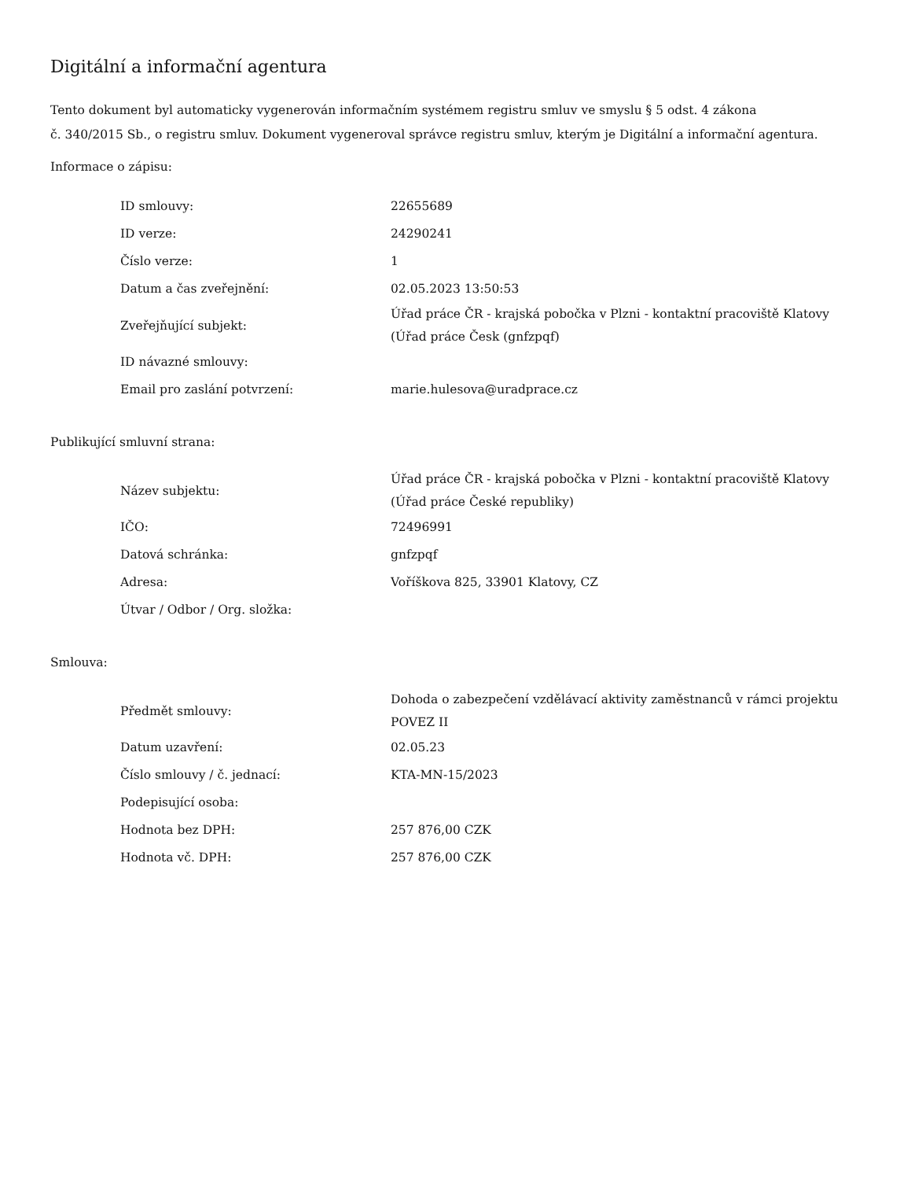Digitální a informační agentura
Tento dokument byl automaticky vygenerován informačním systémem registru smluv ve smyslu § 5 odst. 4 zákona
č. 340/2015 Sb., o registru smluv. Dokument vygeneroval správce registru smluv, kterým je Digitální a informační agentura.
Informace o zápisu:
| ID smlouvy: | 22655689 |
| ID verze: | 24290241 |
| Číslo verze: | 1 |
| Datum a čas zveřejnění: | 02.05.2023 13:50:53 |
| Zveřejňující subjekt: | Úřad práce ČR - krajská pobočka v Plzni - kontaktní pracoviště Klatovy (Úřad práce Česk (gnfzpqf) |
| ID návazné smlouvy: | |
| Email pro zaslání potvrzení: | marie.hulesova@uradprace.cz |
Publikující smluvní strana:
| Název subjektu: | Úřad práce ČR - krajská pobočka v Plzni - kontaktní pracoviště Klatovy (Úřad práce České republiky) |
| IČO: | 72496991 |
| Datová schránka: | gnfzpqf |
| Adresa: | Voříškova 825, 33901 Klatovy, CZ |
| Útvar / Odbor / Org. složka: | |
Smlouva:
| Předmět smlouvy: | Dohoda o zabezpečení vzdělávací aktivity zaměstnanců v rámci projektu POVEZ II |
| Datum uzavření: | 02.05.23 |
| Číslo smlouvy / č. jednací: | KTA-MN-15/2023 |
| Podepisující osoba: | |
| Hodnota bez DPH: | 257 876,00 CZK |
| Hodnota vč. DPH: | 257 876,00 CZK |